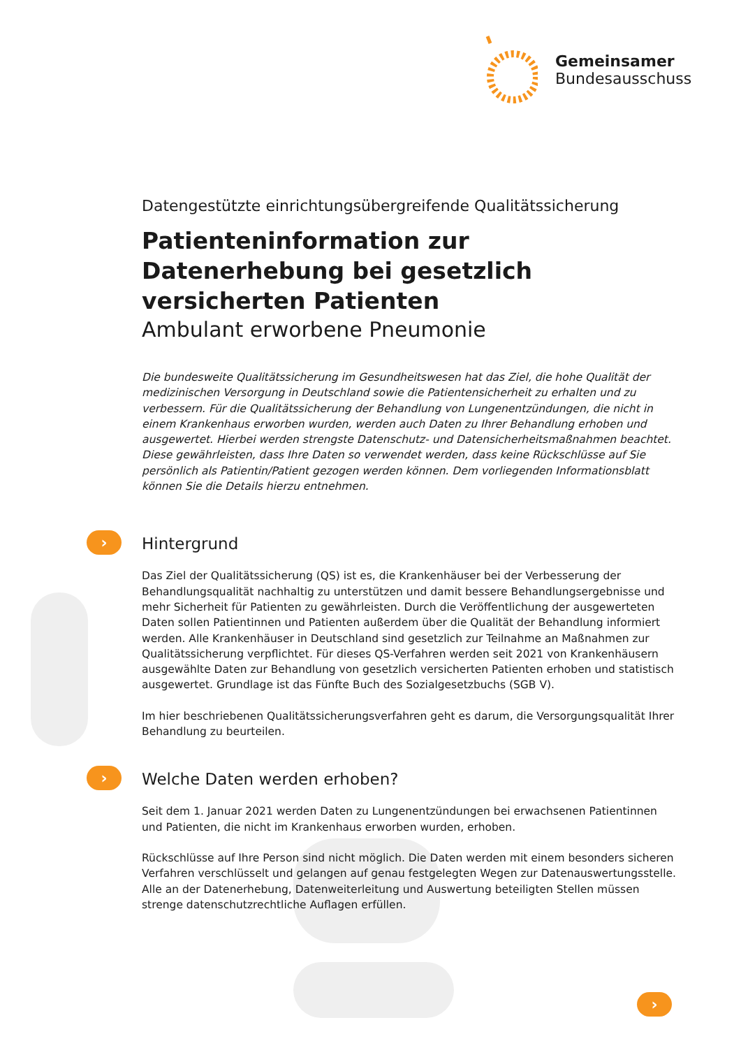Gemeinsamer
Bundesausschuss
Datengestützte einrichtungsübergreifende Qualitätssicherung
Patienteninformation zur Datenerhebung bei gesetzlich versicherten Patienten
Ambulant erworbene Pneumonie
Die bundesweite Qualitätssicherung im Gesundheitswesen hat das Ziel, die hohe Qualität der medizinischen Versorgung in Deutschland sowie die Patientensicherheit zu erhalten und zu verbessern. Für die Qualitätssicherung der Behandlung von Lungenentzündungen, die nicht in einem Krankenhaus erworben wurden, werden auch Daten zu Ihrer Behandlung erhoben und ausgewertet. Hierbei werden strengste Datenschutz- und Datensicherheitsmaßnahmen beachtet. Diese gewährleisten, dass Ihre Daten so verwendet werden, dass keine Rückschlüsse auf Sie persönlich als Patientin/Patient gezogen werden können. Dem vorliegenden Informationsblatt können Sie die Details hierzu entnehmen.
› Hintergrund
Das Ziel der Qualitätssicherung (QS) ist es, die Krankenhäuser bei der Verbesserung der Behandlungsqualität nachhaltig zu unterstützen und damit bessere Behandlungsergebnisse und mehr Sicherheit für Patienten zu gewährleisten. Durch die Veröffentlichung der ausgewerteten Daten sollen Patientinnen und Patienten außerdem über die Qualität der Behandlung informiert werden. Alle Krankenhäuser in Deutschland sind gesetzlich zur Teilnahme an Maßnahmen zur Qualitätssicherung verpflichtet. Für dieses QS-Verfahren werden seit 2021 von Krankenhäusern ausgewählte Daten zur Behandlung von gesetzlich versicherten Patienten erhoben und statistisch ausgewertet. Grundlage ist das Fünfte Buch des Sozialgesetzbuchs (SGB V).
Im hier beschriebenen Qualitätssicherungsverfahren geht es darum, die Versorgungsqualität Ihrer Behandlung zu beurteilen.
› Welche Daten werden erhoben?
Seit dem 1. Januar 2021 werden Daten zu Lungenentzündungen bei erwachsenen Patientinnen und Patienten, die nicht im Krankenhaus erworben wurden, erhoben.
Rückschlüsse auf Ihre Person sind nicht möglich. Die Daten werden mit einem besonders sicheren Verfahren verschlüsselt und gelangen auf genau festgelegten Wegen zur Datenauswertungsstelle. Alle an der Datenerhebung, Datenweiterleitung und Auswertung beteiligten Stellen müssen strenge datenschutzrechtliche Auflagen erfüllen.
›